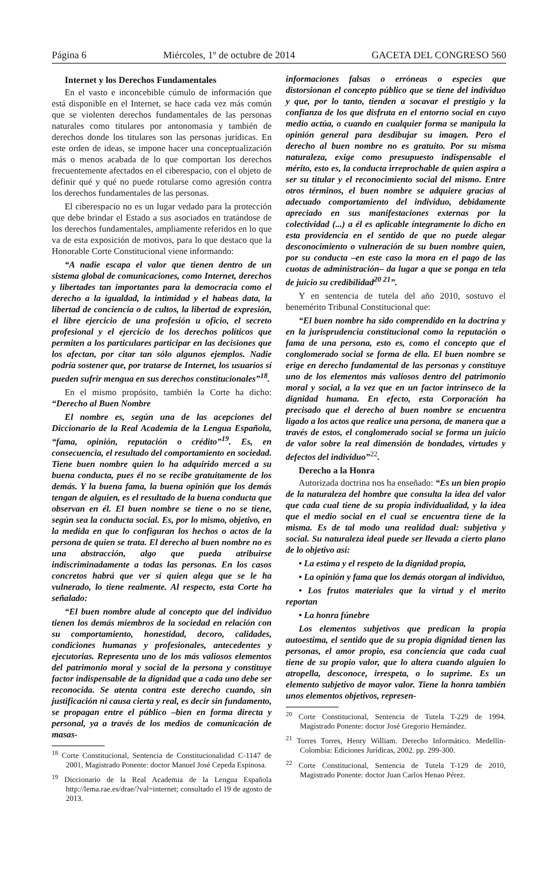Página 6 Miércoles, 1º de octubre de 2014 GACETA DEL CONGRESO 560
Internet y los Derechos Fundamentales
En el vasto e inconcebible cúmulo de información que está disponible en el Internet, se hace cada vez más común que se violenten derechos fundamentales de las personas naturales como titulares por antonomasia y también de derechos donde los titulares son las personas jurídicas. En este orden de ideas, se impone hacer una conceptualización más o menos acabada de lo que comportan los derechos frecuentemente afectados en el ciberespacio, con el objeto de definir qué y qué no puede rotularse como agresión contra los derechos fundamentales de las personas.
El ciberespacio no es un lugar vedado para la protección que debe brindar el Estado a sus asociados en tratándose de los derechos fundamentales, ampliamente referidos en lo que va de esta exposición de motivos, para lo que destaco que la Honorable Corte Constitucional viene informando:
“A nadie escapa el valor que tienen dentro de un sistema global de comunicaciones, como Internet, derechos y libertades tan importantes para la democracia como el derecho a la igualdad, la intimidad y el habeas data, la libertad de conciencia o de cultos, la libertad de expresión, el libre ejercicio de una profesión u oficio, el secreto profesional y el ejercicio de los derechos políticos que permiten a los particulares participar en las decisiones que los afectan, por citar tan sólo algunos ejemplos. Nadie podría sostener que, por tratarse de Internet, los usuarios sí pueden sufrir mengua en sus derechos constitucionales”<sup>18</sup>.
En el mismo propósito, también la Corte ha dicho: “Derecho al Buen Nombre
El nombre es, según una de las acepciones del Diccionario de la Real Academia de la Lengua Española, “fama, opinión, reputación o crédito”<sup>19</sup>. Es, en consecuencia, el resultado del comportamiento en sociedad. Tiene buen nombre quien lo ha adquirido merced a su buena conducta, pues él no se recibe gratuitamente de los demás. Y la buena fama, la buena opinión que los demás tengan de alguien, es el resultado de la buena conducta que observan en él. El buen nombre se tiene o no se tiene, según sea la conducta social. Es, por lo mismo, objetivo, en la medida en que lo configuran los hechos o actos de la persona de quien se trata. El derecho al buen nombre no es una abstracción, algo que pueda atribuirse indiscriminadamente a todas las personas. En los casos concretos habrá que ver si quien alega que se le ha vulnerado, lo tiene realmente. Al respecto, esta Corte ha señalado:
“El buen nombre alude al concepto que del individuo tienen los demás miembros de la sociedad en relación con su comportamiento, honestidad, decoro, calidades, condiciones humanas y profesionales, antecedentes y ejecutorias. Representa uno de los más valiosos elementos del patrimonio moral y social de la persona y constituye factor indispensable de la dignidad que a cada uno debe ser reconocida. Se atenta contra este derecho cuando, sin justificación ni causa cierta y real, es decir sin fundamento, se propagan entre el público –bien en forma directa y personal, ya a través de los medios de comunicación de masas-
<sup>18</sup> Corte Constitucional, Sentencia de Constitucionalidad C-1147 de 2001, Magistrado Ponente: doctor Manuel José Cepeda Espinosa.
<sup>19</sup> Diccionario de la Real Academia de la Lengua Española http://lema.rae.es/drae/?val=internet; consultado el 19 de agosto de 2013.
informaciones falsas o erróneas o especies que distorsionan el concepto público que se tiene del individuo y que, por lo tanto, tienden a socavar el prestigio y la confianza de los que disfruta en el entorno social en cuyo medio actúa, o cuando en cualquier forma se manipula la opinión general para desdibujar su imagen. Pero el derecho al buen nombre no es gratuito. Por su misma naturaleza, exige como presupuesto indispensable el mérito, esto es, la conducta irreprochable de quien aspira a ser su titular y el reconocimiento social del mismo. Entre otros términos, el buen nombre se adquiere gracias al adecuado comportamiento del individuo, debidamente apreciado en sus manifestaciones externas por la colectividad (...) a él es aplicable íntegramente lo dicho en esta providencia en el sentido de que no puede alegar desconocimiento o vulneración de su buen nombre quien, por su conducta –en este caso la mora en el pago de las cuotas de administración– da lugar a que se ponga en tela de juicio su credibilidad<sup>20 21</sup>”.
Y en sentencia de tutela del año 2010, sostuvo el benemérito Tribunal Constitucional que:
“El buen nombre ha sido comprendido en la doctrina y en la jurisprudencia constitucional como la reputación o fama de una persona, esto es, como el concepto que el conglomerado social se forma de ella. El buen nombre se erige en derecho fundamental de las personas y constituye uno de los elementos más valiosos dentro del patrimonio moral y social, a la vez que en un factor intrínseco de la dignidad humana. En efecto, esta Corporación ha precisado que el derecho al buen nombre se encuentra ligado a los actos que realice una persona, de manera que a través de estos, el conglomerado social se forma un juicio de valor sobre la real dimensión de bondades, virtudes y defectos del individuo”<sup>22</sup>.
Derecho a la Honra
Autorizada doctrina nos ha enseñado: “Es un bien propio de la naturaleza del hombre que consulta la idea del valor que cada cual tiene de su propia individualidad, y la idea que el medio social en el cual se encuentra tiene de la misma. Es de tal modo una realidad dual: subjetiva y social. Su naturaleza ideal puede ser llevada a cierto plano de lo objetivo así:
• La estima y el respeto de la dignidad propia,
• La opinión y fama que los demás otorgan al individuo,
• Los frutos materiales que la virtud y el merito reportan
• La honra fúnebre
Los elementos subjetivos que predican la propia autoestima, el sentido que de su propia dignidad tienen las personas, el amor propio, esa conciencia que cada cual tiene de su propio valor, que lo altera cuando alguien lo atropella, desconoce, irrespeta, o lo suprime. Es un elemento subjetivo de mayor valor. Tiene la honra también unos elementos objetivos, represen-
<sup>20</sup> Corte Constitucional, Sentencia de Tutela T-229 de 1994. Magistrado Ponente: doctor José Gregorio Hernández.
<sup>21</sup> Torres Torres, Henry William. Derecho Informático. Medellín-Colombia: Ediciones Jurídicas, 2002. pp. 299-300.
<sup>22</sup> Corte Constitucional, Sentencia de Tutela T-129 de 2010, Magistrado Ponente: doctor Juan Carlos Henao Pérez.